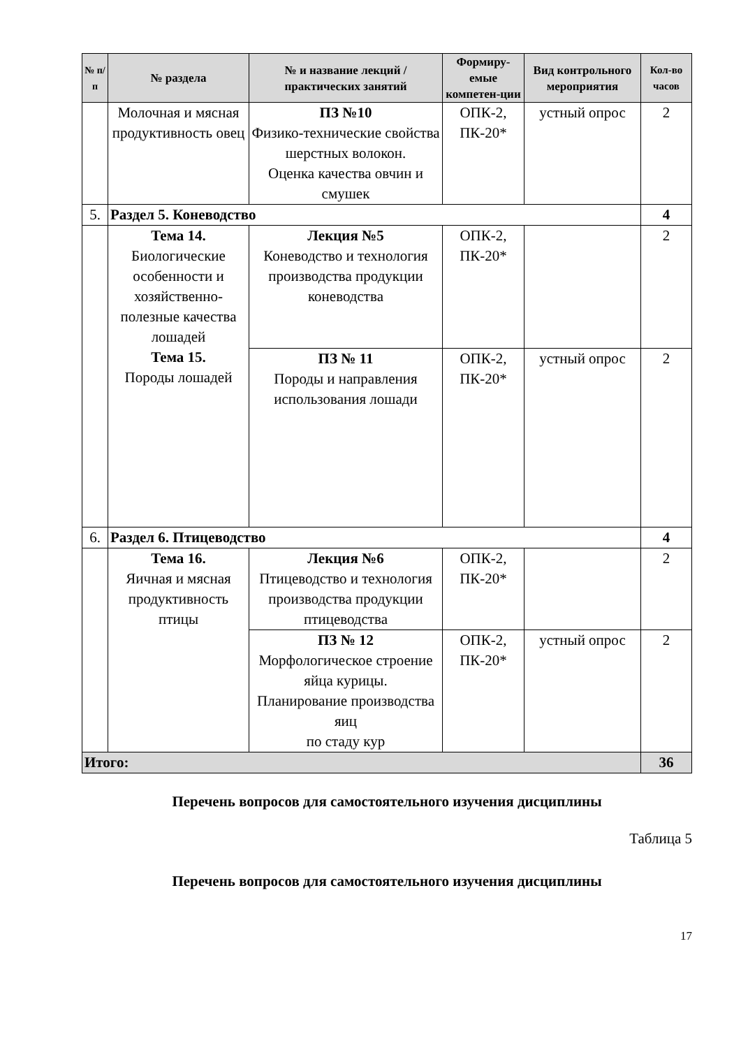| № п/п | № раздела | № и название лекций / практических занятий | Формиру-емые компетен-ции | Вид контрольного мероприятия | Кол-во часов |
| --- | --- | --- | --- | --- | --- |
| | Молочная и мясная продуктивность овец | ПЗ №10 Физико-технические свойства шерстных волокон. Оценка качества овчин и смушек | ОПК-2, ПК-20* | устный опрос | 2 |
| 5. | Раздел 5. Коневодство | | | | 4 |
| | Тема 14. Биологические особенности и хозяйственно-полезные качества лошадей Тема 15. Породы лошадей | Лекция №5 Коневодство и технология производства продукции коневодства | ОПК-2, ПК-20* | | 2 |
| | | ПЗ № 11 Породы и направления использования лошади | ОПК-2, ПК-20* | устный опрос | 2 |
| 6. | Раздел 6. Птицеводство | | | | 4 |
| | Тема 16. Яичная и мясная продуктивность птицы | Лекция №6 Птицеводство и технология производства продукции птицеводства | ОПК-2, ПК-20* | | 2 |
| | | ПЗ № 12 Морфологическое строение яйца курицы. Планирование производства яиц по стаду кур | ОПК-2, ПК-20* | устный опрос | 2 |
| Итого: | | | | | 36 |
Перечень вопросов для самостоятельного изучения дисциплины
Таблица 5
Перечень вопросов для самостоятельного изучения дисциплины
17